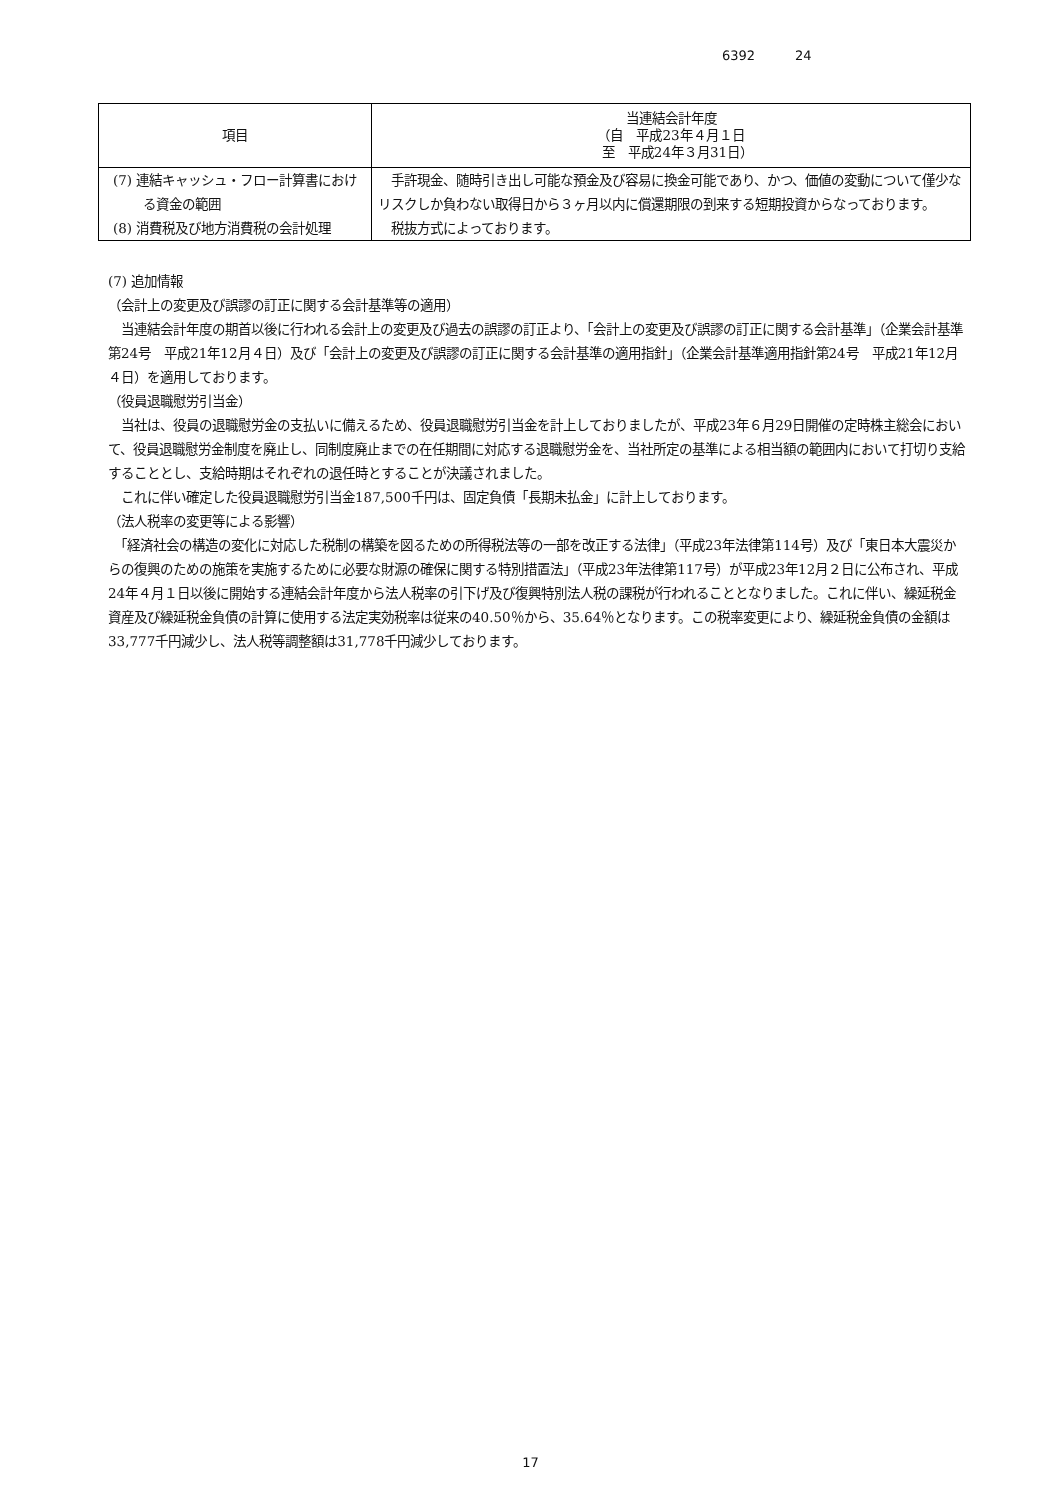6392 24
| 項目 | 当連結会計年度 （自 平成23年４月１日 至 平成24年３月31日） |
| --- | --- |
| (7) 連結キャッシュ・フロー計算書における資金の範囲 | 手許現金、随時引き出し可能な預金及び容易に換金可能であり、かつ、価値の変動について僅少なリスクしか負わない取得日から３ヶ月以内に償還期限の到来する短期投資からなっております。 |
| (8) 消費税及び地方消費税の会計処理 | 税抜方式によっております。 |
(7) 追加情報
（会計上の変更及び誤謬の訂正に関する会計基準等の適用）
　当連結会計年度の期首以後に行われる会計上の変更及び過去の誤謬の訂正より、「会計上の変更及び誤謬の訂正に関する会計基準」（企業会計基準第24号　平成21年12月４日）及び「会計上の変更及び誤謬の訂正に関する会計基準の適用指針」（企業会計基準適用指針第24号　平成21年12月４日）を適用しております。
（役員退職慰労引当金）
　当社は、役員の退職慰労金の支払いに備えるため、役員退職慰労引当金を計上しておりましたが、平成23年６月29日開催の定時株主総会において、役員退職慰労金制度を廃止し、同制度廃止までの在任期間に対応する退職慰労金を、当社所定の基準による相当額の範囲内において打切り支給することとし、支給時期はそれぞれの退任時とすることが決議されました。
　これに伴い確定した役員退職慰労引当金187,500千円は、固定負債「長期未払金」に計上しております。
（法人税率の変更等による影響）
　「経済社会の構造の変化に対応した税制の構築を図るための所得税法等の一部を改正する法律」（平成23年法律第114号）及び「東日本大震災からの復興のための施策を実施するために必要な財源の確保に関する特別措置法」（平成23年法律第117号）が平成23年12月２日に公布され、平成24年４月１日以後に開始する連結会計年度から法人税率の引下げ及び復興特別法人税の課税が行われることとなりました。これに伴い、繰延税金資産及び繰延税金負債の計算に使用する法定実効税率は従来の40.50％から、35.64％となります。この税率変更により、繰延税金負債の金額は33,777千円減少し、法人税等調整額は31,778千円減少しております。
17